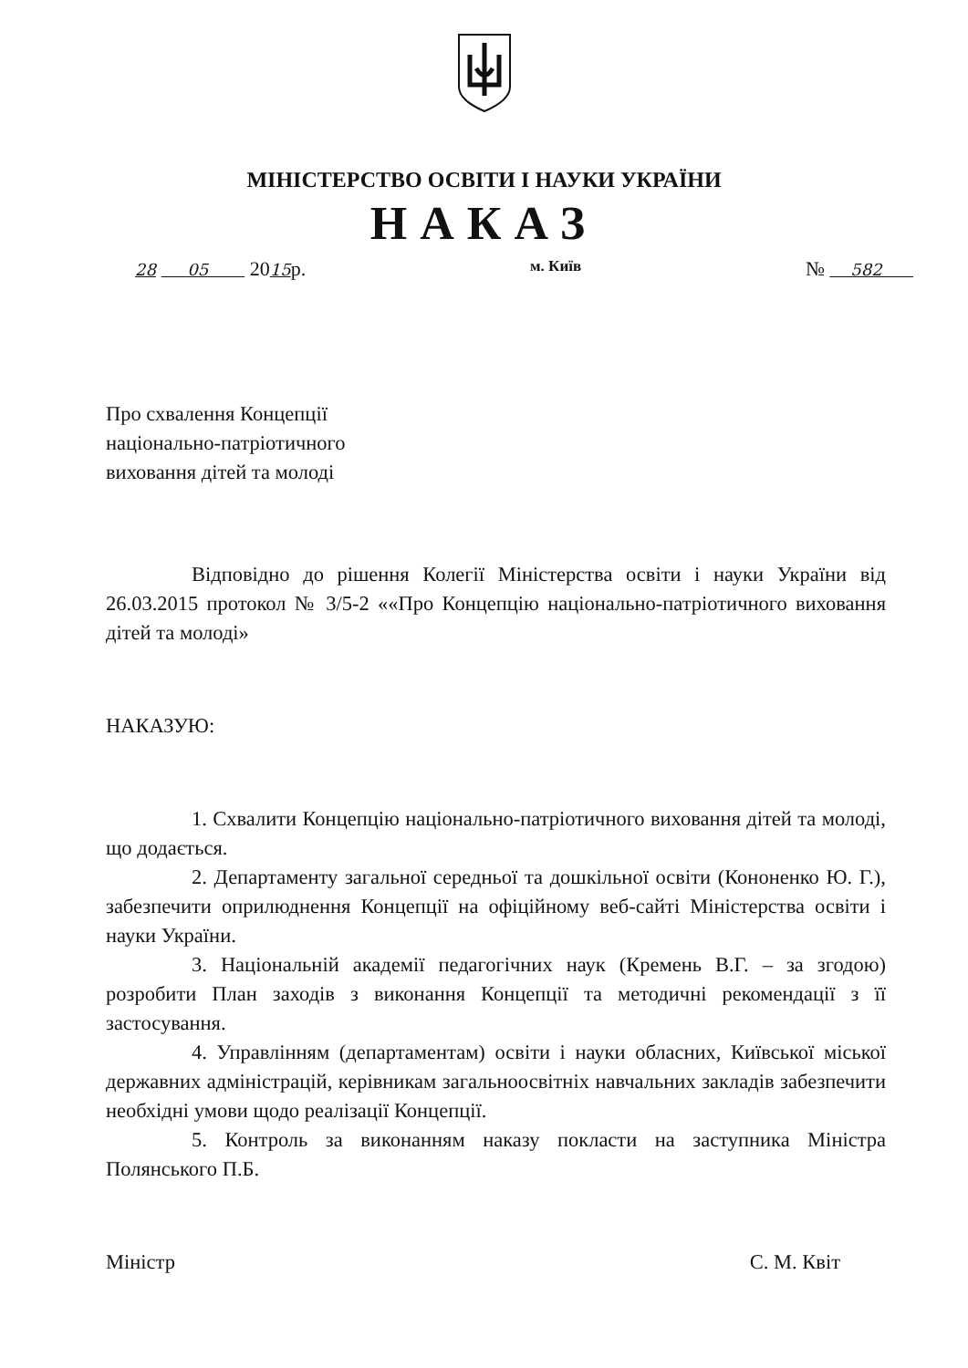МІНІСТЕРСТВО ОСВІТИ І НАУКИ УКРАЇНИ
НАКАЗ
28 05 2015р. м. Київ № 582
Про схвалення Концепції
національно-патріотичного
виховання дітей та молоді
Відповідно до рішення Колегії Міністерства освіти і науки України від 26.03.2015 протокол № 3/5-2 ««Про Концепцію національно-патріотичного виховання дітей та молоді»
НАКАЗУЮ:
1. Схвалити Концепцію національно-патріотичного виховання дітей та молоді, що додається.
2. Департаменту загальної середньої та дошкільної освіти (Кононенко Ю. Г.), забезпечити оприлюднення Концепції на офіційному веб-сайті Міністерства освіти і науки України.
3. Національній академії педагогічних наук (Кремень В.Г. – за згодою) розробити План заходів з виконання Концепції та методичні рекомендації з її застосування.
4. Управлінням (департаментам) освіти і науки обласних, Київської міської державних адміністрацій, керівникам загальноосвітніх навчальних закладів забезпечити необхідні умови щодо реалізації Концепції.
5. Контроль за виконанням наказу покласти на заступника Міністра Полянського П.Б.
Міністр С. М. Квіт